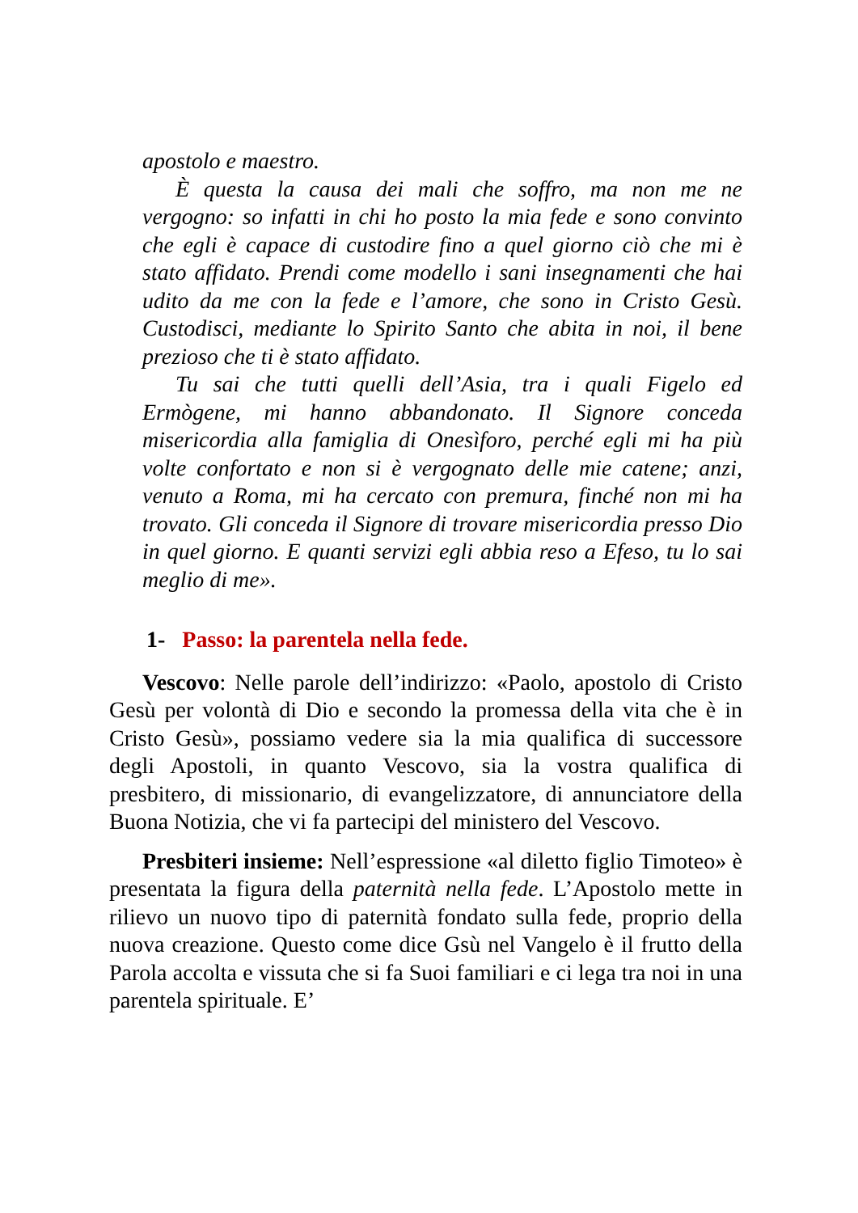apostolo e maestro.
È questa la causa dei mali che soffro, ma non me ne vergogno: so infatti in chi ho posto la mia fede e sono convinto che egli è capace di custodire fino a quel giorno ciò che mi è stato affidato. Prendi come modello i sani insegnamenti che hai udito da me con la fede e l’amore, che sono in Cristo Gesù. Custodisci, mediante lo Spirito Santo che abita in noi, il bene prezioso che ti è stato affidato.
Tu sai che tutti quelli dell’Asia, tra i quali Figelo ed Ermògene, mi hanno abbandonato. Il Signore conceda misericordia alla famiglia di Onesìforo, perché egli mi ha più volte confortato e non si è vergognato delle mie catene; anzi, venuto a Roma, mi ha cercato con premura, finché non mi ha trovato. Gli conceda il Signore di trovare misericordia presso Dio in quel giorno. E quanti servizi egli abbia reso a Efeso, tu lo sai meglio di me».
1- Passo: la parentela nella fede.
Vescovo: Nelle parole dell’indirizzo: «Paolo, apostolo di Cristo Gesù per volontà di Dio e secondo la promessa della vita che è in Cristo Gesù», possiamo vedere sia la mia qualifica di successore degli Apostoli, in quanto Vescovo, sia la vostra qualifica di presbitero, di missionario, di evangelizzatore, di annunciatore della Buona Notizia, che vi fa partecipi del ministero del Vescovo.
Presbiteri insieme: Nell’espressione «al diletto figlio Timoteo» è presentata la figura della paternità nella fede. L’Apostolo mette in rilievo un nuovo tipo di paternità fondato sulla fede, proprio della nuova creazione. Questo come dice Gsù nel Vangelo è il frutto della Parola accolta e vissuta che si fa Suoi familiari e ci lega tra noi in una parentela spirituale. E’